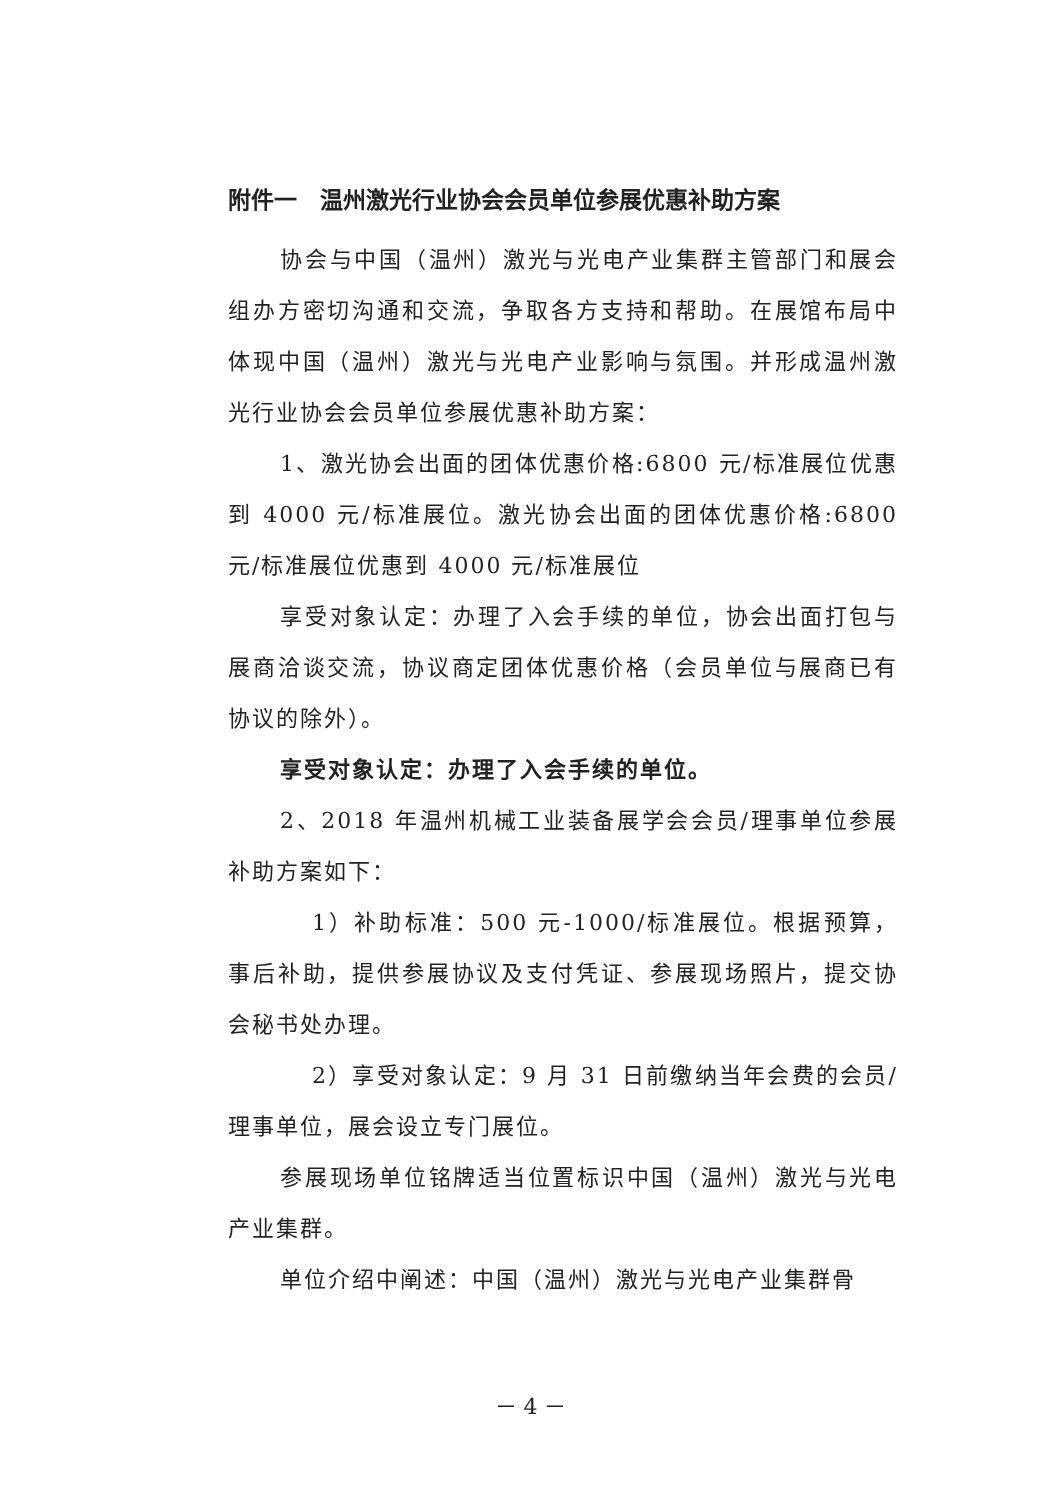附件一　温州激光行业协会会员单位参展优惠补助方案
协会与中国（温州）激光与光电产业集群主管部门和展会组办方密切沟通和交流，争取各方支持和帮助。在展馆布局中体现中国（温州）激光与光电产业影响与氛围。并形成温州激光行业协会会员单位参展优惠补助方案：
1、激光协会出面的团体优惠价格:6800 元/标准展位优惠到 4000 元/标准展位。激光协会出面的团体优惠价格:6800 元/标准展位优惠到 4000 元/标准展位
享受对象认定：办理了入会手续的单位，协会出面打包与展商洽谈交流，协议商定团体优惠价格（会员单位与展商已有协议的除外）。
享受对象认定：办理了入会手续的单位。
2、2018 年温州机械工业装备展学会会员/理事单位参展补助方案如下：
1）补助标准：500 元-1000/标准展位。根据预算，事后补助，提供参展协议及支付凭证、参展现场照片，提交协会秘书处办理。
2）享受对象认定：9 月 31 日前缴纳当年会费的会员/理事单位，展会设立专门展位。
参展现场单位铭牌适当位置标识中国（温州）激光与光电产业集群。
单位介绍中阐述：中国（温州）激光与光电产业集群骨
－ 4 －